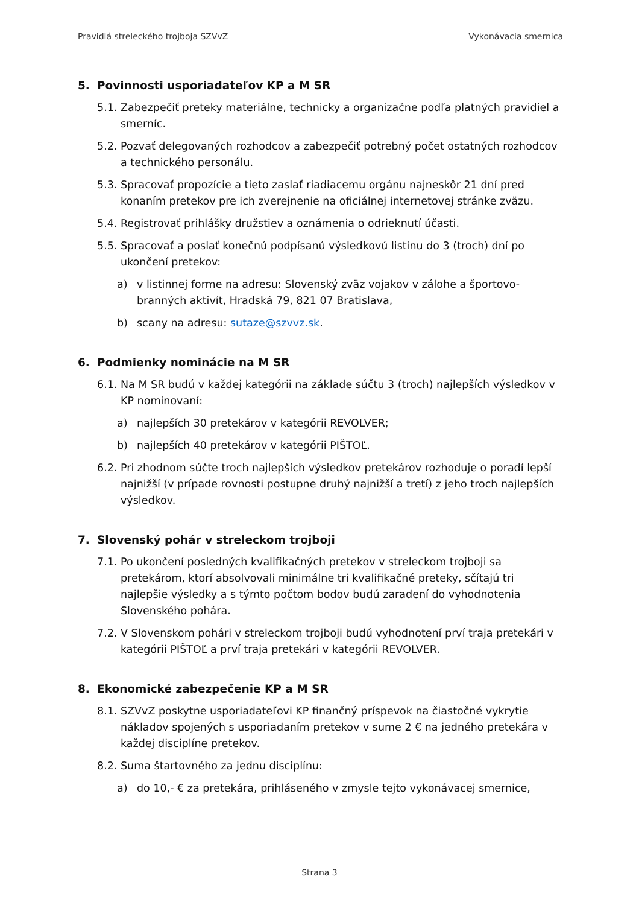Pravidlá streleckého trojboja SZVvZ Vykonávacia smernica
5. Povinnosti usporiadateľov KP a M SR
5.1. Zabezpečiť preteky materiálne, technicky a organizačne podľa platných pravidiel a smerníc.
5.2. Pozvať delegovaných rozhodcov a zabezpečiť potrebný počet ostatných rozhodcov a technického personálu.
5.3. Spracovať propozície a tieto zaslať riadiacemu orgánu najneskôr 21 dní pred konaním pretekov pre ich zverejnenie na oficiálnej internetovej stránke zväzu.
5.4. Registrovať prihlášky družstiev a oznámenia o odrieknutí účasti.
5.5. Spracovať a poslať konečnú podpísanú výsledkovú listinu do 3 (troch) dní po ukončení pretekov:
a) v listinnej forme na adresu: Slovenský zväz vojakov v zálohe a športovo-branných aktivít, Hradská 79, 821 07 Bratislava,
b) scany na adresu: sutaze@szvvz.sk.
6. Podmienky nominácie na M SR
6.1. Na M SR budú v každej kategórii na základe súčtu 3 (troch) najlepších výsledkov v KP nominovaní:
a) najlepších 30 pretekárov v kategórii REVOLVER;
b) najlepších 40 pretekárov v kategórii PIŠTOĽ.
6.2. Pri zhodnom súčte troch najlepších výsledkov pretekárov rozhoduje o poradí lepší najnižší (v prípade rovnosti postupne druhý najnižší a tretí) z jeho troch najlepších výsledkov.
7. Slovenský pohár v streleckom trojboji
7.1. Po ukončení posledných kvalifikačných pretekov v streleckom trojboji sa pretekárom, ktorí absolvovali minimálne tri kvalifikačné preteky, sčítajú tri najlepšie výsledky a s týmto počtom bodov budú zaradení do vyhodnotenia Slovenského pohára.
7.2. V Slovenskom pohári v streleckom trojboji budú vyhodnotení prví traja pretekári v kategórii PIŠTOĽ a prví traja pretekári v kategórii REVOLVER.
8. Ekonomické zabezpečenie KP a M SR
8.1. SZVvZ poskytne usporiadateľovi KP finančný príspevok na čiastočné vykrytie nákladov spojených s usporiadaním pretekov v sume 2 € na jedného pretekára v každej disciplíne pretekov.
8.2. Suma štartovného za jednu disciplínu:
a) do 10,- € za pretekára, prihláseného v zmysle tejto vykonávacej smernice,
Strana 3